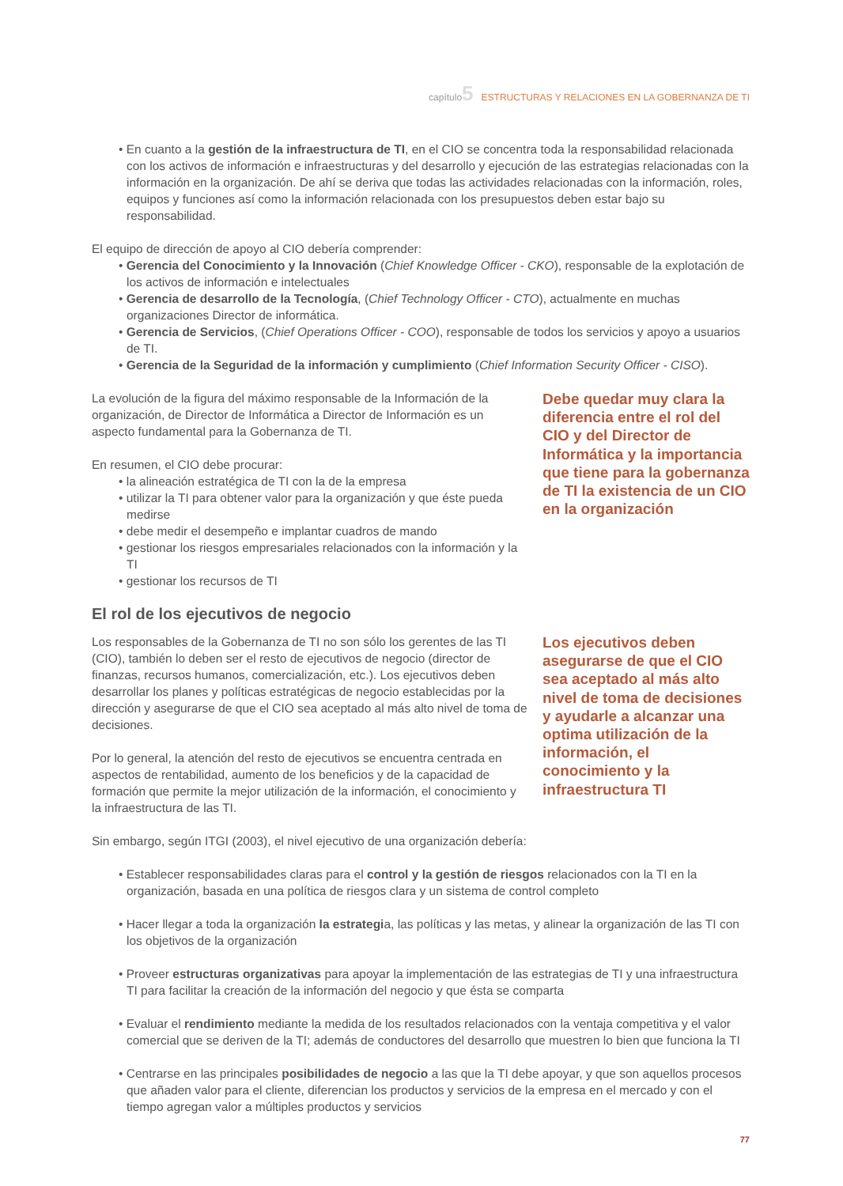capítulo5 ESTRUCTURAS Y RELACIONES EN LA GOBERNANZA DE TI
• En cuanto a la gestión de la infraestructura de TI, en el CIO se concentra toda la responsabilidad relacionada con los activos de información e infraestructuras y del desarrollo y ejecución de las estrategias relacionadas con la información en la organización. De ahí se deriva que todas las actividades relacionadas con la información, roles, equipos y funciones así como la información relacionada con los presupuestos deben estar bajo su responsabilidad.
El equipo de dirección de apoyo al CIO debería comprender:
• Gerencia del Conocimiento y la Innovación (Chief Knowledge Officer - CKO), responsable de la explotación de los activos de información e intelectuales
• Gerencia de desarrollo de la Tecnología, (Chief Technology Officer - CTO), actualmente en muchas organizaciones Director de informática.
• Gerencia de Servicios, (Chief Operations Officer - COO), responsable de todos los servicios y apoyo a usuarios de TI.
• Gerencia de la Seguridad de la información y cumplimiento (Chief Information Security Officer - CISO).
La evolución de la figura del máximo responsable de la Información de la organización, de Director de Informática a Director de Información es un aspecto fundamental para la Gobernanza de TI.
En resumen, el CIO debe procurar:
• la alineación estratégica de TI con la de la empresa
• utilizar la TI para obtener valor para la organización y que éste pueda medirse
• debe medir el desempeño e implantar cuadros de mando
• gestionar los riesgos empresariales relacionados con la información y la TI
• gestionar los recursos de TI
Debe quedar muy clara la diferencia entre el rol del CIO y del Director de Informática y la importancia que tiene para la gobernanza de TI la existencia de un CIO en la organización
El rol de los ejecutivos de negocio
Los responsables de la Gobernanza de TI no son sólo los gerentes de las TI (CIO), también lo deben ser el resto de ejecutivos de negocio (director de finanzas, recursos humanos, comercialización, etc.). Los ejecutivos deben desarrollar los planes y políticas estratégicas de negocio establecidas por la dirección y asegurarse de que el CIO sea aceptado al más alto nivel de toma de decisiones.
Por lo general, la atención del resto de ejecutivos se encuentra centrada en aspectos de rentabilidad, aumento de los beneficios y de la capacidad de formación que permite la mejor utilización de la información, el conocimiento y la infraestructura de las TI.
Sin embargo, según ITGI (2003), el nivel ejecutivo de una organización debería:
Los ejecutivos deben asegurarse de que el CIO sea aceptado al más alto nivel de toma de decisiones y ayudarle a alcanzar una optima utilización de la información, el conocimiento y la infraestructura TI
• Establecer responsabilidades claras para el control y la gestión de riesgos relacionados con la TI en la organización, basada en una política de riesgos clara y un sistema de control completo
• Hacer llegar a toda la organización la estrategia, las políticas y las metas, y alinear la organización de las TI con los objetivos de la organización
• Proveer estructuras organizativas para apoyar la implementación de las estrategias de TI y una infraestructura TI para facilitar la creación de la información del negocio y que ésta se comparta
• Evaluar el rendimiento mediante la medida de los resultados relacionados con la ventaja competitiva y el valor comercial que se deriven de la TI; además de conductores del desarrollo que muestren lo bien que funciona la TI
• Centrarse en las principales posibilidades de negocio a las que la TI debe apoyar, y que son aquellos procesos que añaden valor para el cliente, diferencian los productos y servicios de la empresa en el mercado y con el tiempo agregan valor a múltiples productos y servicios
77